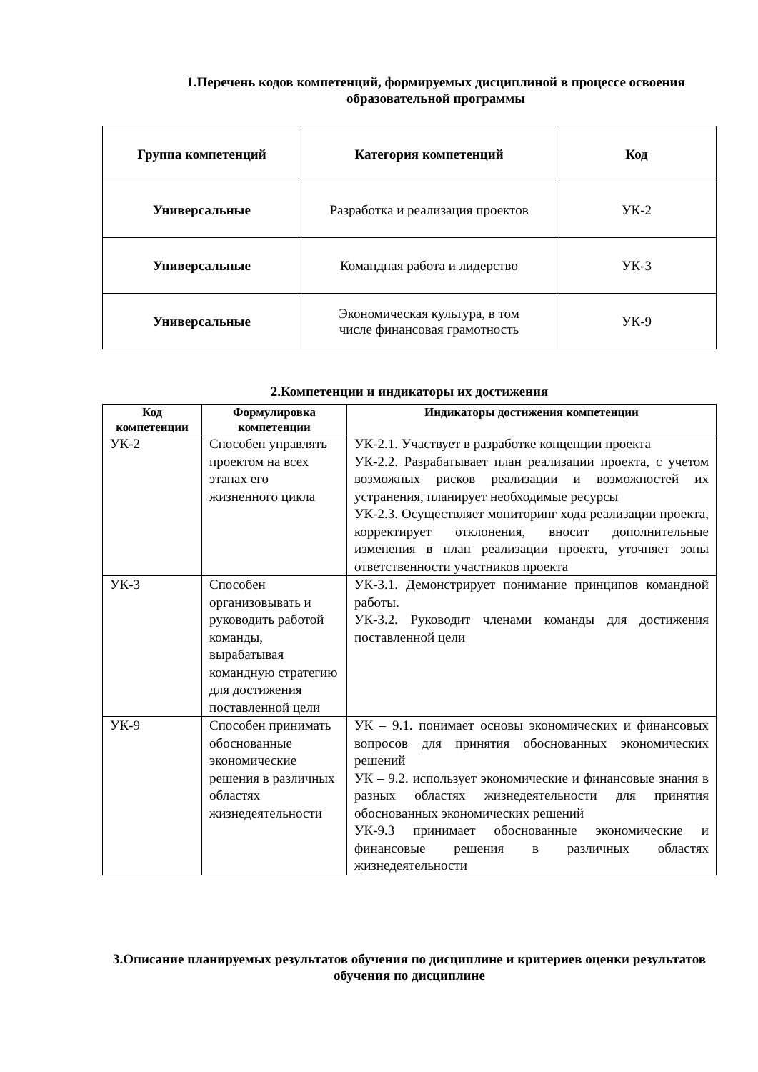1.Перечень кодов компетенций, формируемых дисциплиной в процессе освоения образовательной программы
| Группа компетенций | Категория компетенций | Код |
| --- | --- | --- |
| Универсальные | Разработка и реализация проектов | УК-2 |
| Универсальные | Командная работа и лидерство | УК-3 |
| Универсальные | Экономическая культура, в том числе финансовая грамотность | УК-9 |
2.Компетенции и индикаторы их достижения
| Код компетенции | Формулировка компетенции | Индикаторы достижения компетенции |
| --- | --- | --- |
| УК-2 | Способен управлять проектом на всех этапах его жизненного цикла | УК-2.1. Участвует в разработке концепции проекта УК-2.2. Разрабатывает план реализации проекта, с учетом возможных рисков реализации и возможностей их устранения, планирует необходимые ресурсы УК-2.3. Осуществляет мониторинг хода реализации проекта, корректирует отклонения, вносит дополнительные изменения в план реализации проекта, уточняет зоны ответственности участников проекта |
| УК-3 | Способен организовывать и руководить работой команды, вырабатывая командную стратегию для достижения поставленной цели | УК-3.1. Демонстрирует понимание принципов командной работы. УК-3.2. Руководит членами команды для достижения поставленной цели |
| УК-9 | Способен принимать обоснованные экономические решения в различных областях жизнедеятельности | УК – 9.1. понимает основы экономических и финансовых вопросов для принятия обоснованных экономических решений УК – 9.2. использует экономические и финансовые знания в разных областях жизнедеятельности для принятия обоснованных экономических решений УК-9.3 принимает обоснованные экономические и финансовые решения в различных областях жизнедеятельности |
3.Описание планируемых результатов обучения по дисциплине и критериев оценки результатов обучения по дисциплине